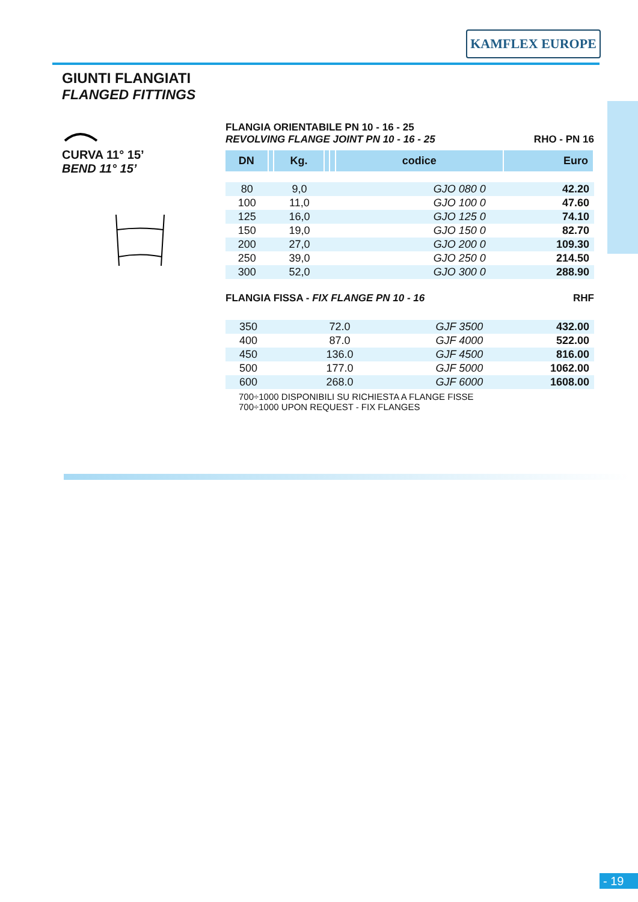KAMFLEX EUROPE
GIUNTI FLANGIATI
FLANGED FITTINGS
CURVA 11° 15’
BEND 11° 15’
FLANGIA ORIENTABILE PN 10 - 16 - 25
REVOLVING FLANGE JOINT PN 10 - 16 - 25
RHO - PN 16
| DN | | Kg. | | | codice | Euro |
| --- | --- | --- | --- | --- | --- | --- |
| 80 | | 9,0 | | | GJO 080 0 | 42.20 |
| 100 | | 11,0 | | | GJO 100 0 | 47.60 |
| 125 | | 16,0 | | | GJO 125 0 | 74.10 |
| 150 | | 19,0 | | | GJO 150 0 | 82.70 |
| 200 | | 27,0 | | | GJO 200 0 | 109.30 |
| 250 | | 39,0 | | | GJO 250 0 | 214.50 |
| 300 | | 52,0 | | | GJO 300 0 | 288.90 |
FLANGIA FISSA - FIX FLANGE PN 10 - 16
RHF
| 350 | | 72.0 | | | GJF 3500 | 432.00 |
| 400 | | 87.0 | | | GJF 4000 | 522.00 |
| 450 | | 136.0 | | | GJF 4500 | 816.00 |
| 500 | | 177.0 | | | GJF 5000 | 1062.00 |
| 600 | | 268.0 | | | GJF 6000 | 1608.00 |
700÷1000 DISPONIBILI SU RICHIESTA A FLANGE FISSE
700÷1000 UPON REQUEST - FIX FLANGES
- 19